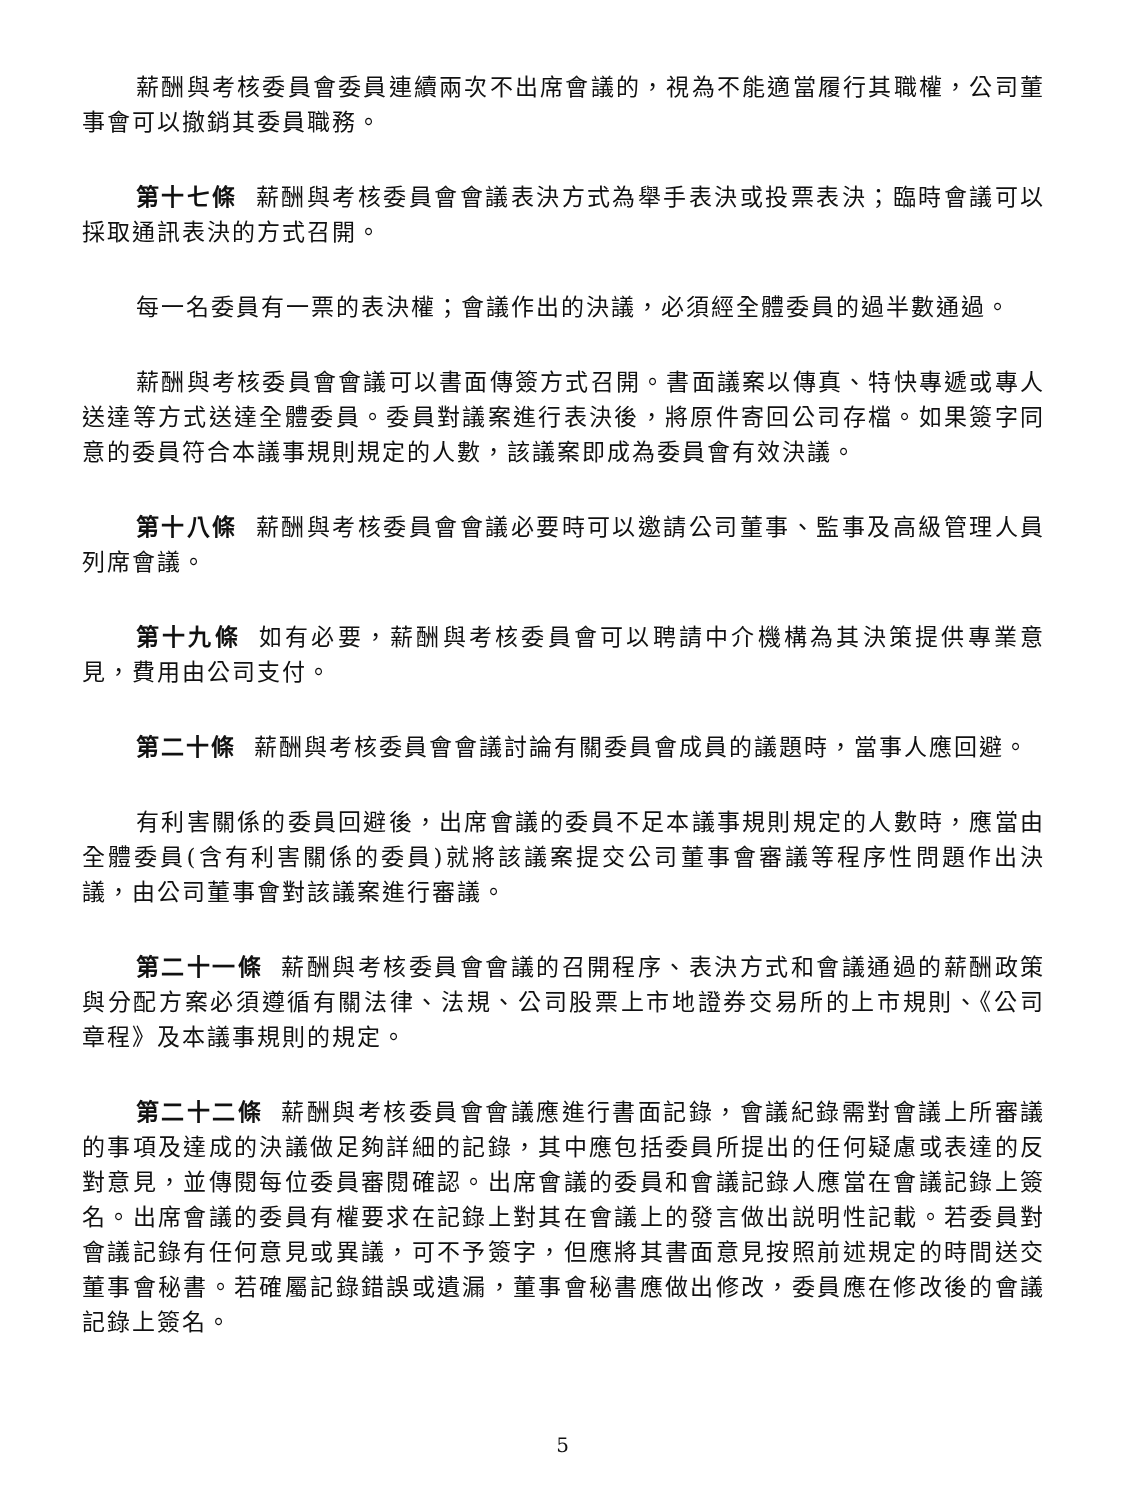薪酬與考核委員會委員連續兩次不出席會議的，視為不能適當履行其職權，公司董事會可以撤銷其委員職務。
第十七條 薪酬與考核委員會會議表決方式為舉手表決或投票表決；臨時會議可以採取通訊表決的方式召開。
每一名委員有一票的表決權；會議作出的決議，必須經全體委員的過半數通過。
薪酬與考核委員會會議可以書面傳簽方式召開。書面議案以傳真、特快專遞或專人送達等方式送達全體委員。委員對議案進行表決後，將原件寄回公司存檔。如果簽字同意的委員符合本議事規則規定的人數，該議案即成為委員會有效決議。
第十八條 薪酬與考核委員會會議必要時可以邀請公司董事、監事及高級管理人員列席會議。
第十九條 如有必要，薪酬與考核委員會可以聘請中介機構為其決策提供專業意見，費用由公司支付。
第二十條 薪酬與考核委員會會議討論有關委員會成員的議題時，當事人應回避。
有利害關係的委員回避後，出席會議的委員不足本議事規則規定的人數時，應當由全體委員(含有利害關係的委員)就將該議案提交公司董事會審議等程序性問題作出決議，由公司董事會對該議案進行審議。
第二十一條 薪酬與考核委員會會議的召開程序、表決方式和會議通過的薪酬政策與分配方案必須遵循有關法律、法規、公司股票上市地證券交易所的上市規則、《公司章程》及本議事規則的規定。
第二十二條 薪酬與考核委員會會議應進行書面記錄，會議紀錄需對會議上所審議的事項及達成的決議做足夠詳細的記錄，其中應包括委員所提出的任何疑慮或表達的反對意見，並傳閱每位委員審閱確認。出席會議的委員和會議記錄人應當在會議記錄上簽名。出席會議的委員有權要求在記錄上對其在會議上的發言做出説明性記載。若委員對會議記錄有任何意見或異議，可不予簽字，但應將其書面意見按照前述規定的時間送交董事會秘書。若確屬記錄錯誤或遺漏，董事會秘書應做出修改，委員應在修改後的會議記錄上簽名。
5